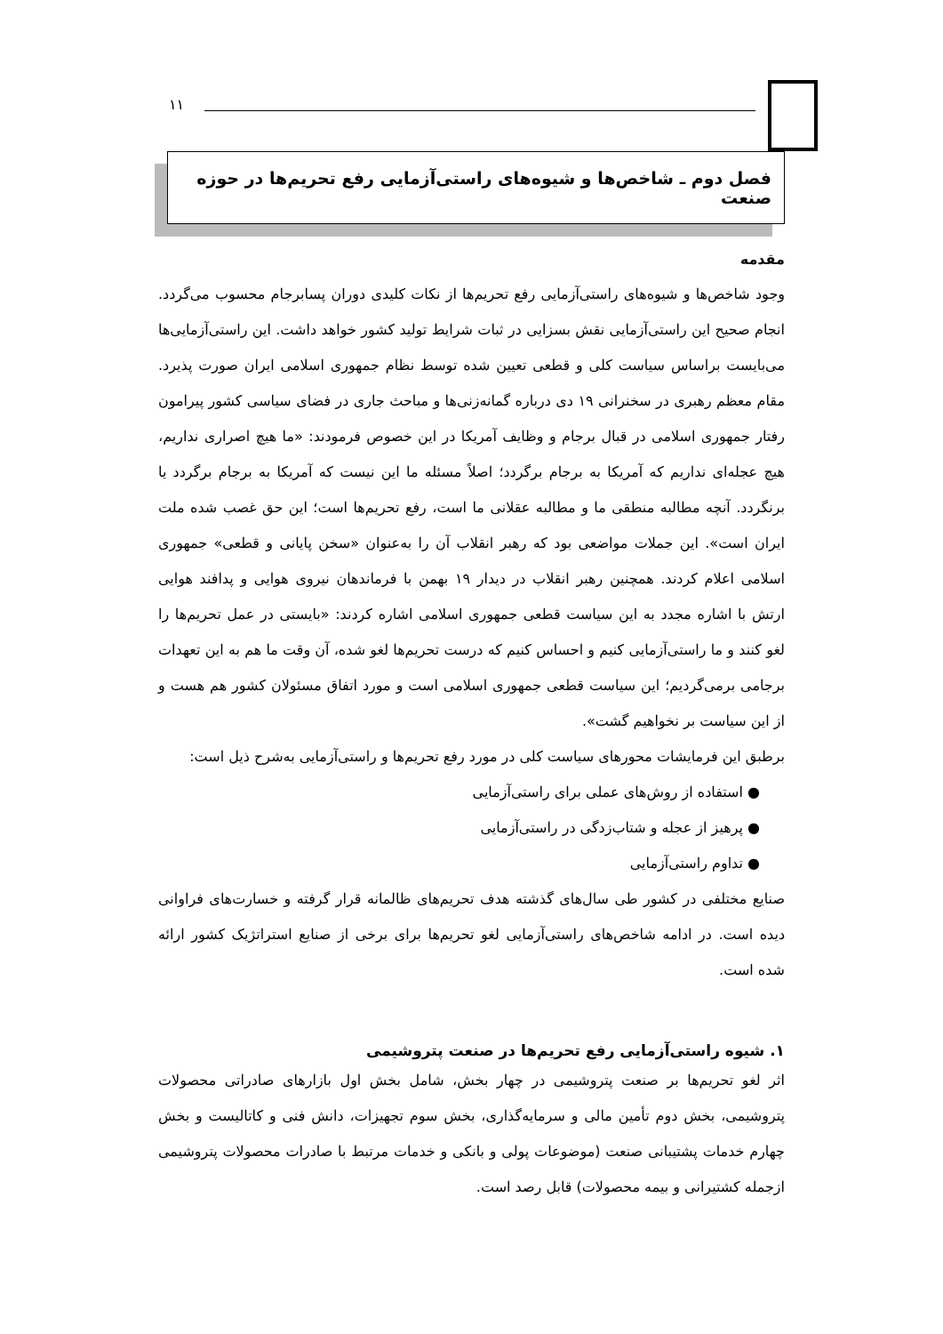۱۱
فصل دوم ـ شاخص‌ها و شیوه‌های راستی‌آزمایی رفع تحریم‌ها در حوزه صنعت
مقدمه
وجود شاخص‌ها و شیوه‌های راستی‌آزمایی رفع تحریم‌ها از نکات کلیدی دوران پسابرجام محسوب می‌گردد. انجام صحیح این راستی‌آزمایی نقش بسزایی در ثبات شرایط تولید کشور خواهد داشت. این راستی‌آزمایی‌ها می‌بایست براساس سیاست کلی و قطعی تعیین شده توسط نظام جمهوری اسلامی ایران صورت پذیرد. مقام معظم رهبری در سخنرانی ۱۹ دی درباره گمانه‌زنی‌ها و مباحث جاری در فضای سیاسی کشور پیرامون رفتار جمهوری اسلامی در قبال برجام و وظایف آمریکا در این خصوص فرمودند: «ما هیچ اصراری نداریم، هیچ عجله‌ای نداریم که آمریکا به برجام برگردد؛ اصلاً مسئله ما این نیست که آمریکا به برجام برگردد یا برنگردد. آنچه مطالبه منطقی ما و مطالبه عقلانی ما است، رفع تحریم‌ها است؛ این حق غصب شده ملت ایران است». این جملات مواضعی بود که رهبر انقلاب آن را به‌عنوان «سخن پایانی و قطعی» جمهوری اسلامی اعلام کردند. همچنین رهبر انقلاب در دیدار ۱۹ بهمن با فرماندهان نیروی هوایی و پدافند هوایی ارتش با اشاره مجدد به این سیاست قطعی جمهوری اسلامی اشاره کردند: «بایستی در عمل تحریم‌ها را لغو کنند و ما راستی‌آزمایی کنیم و احساس کنیم که درست تحریم‌ها لغو شده، آن وقت ما هم به این تعهدات برجامی برمی‌گردیم؛ این سیاست قطعی جمهوری اسلامی است و مورد اتفاق مسئولان کشور هم هست و از این سیاست بر نخواهیم گشت».
برطبق این فرمایشات محورهای سیاست کلی در مورد رفع تحریم‌ها و راستی‌آزمایی به‌شرح ذیل است:
● استفاده از روش‌های عملی برای راستی‌آزمایی
● پرهیز از عجله و شتاب‌زدگی در راستی‌آزمایی
● تداوم راستی‌آزمایی
صنایع مختلفی در کشور طی سال‌های گذشته هدف تحریم‌های ظالمانه قرار گرفته و خسارت‌های فراوانی دیده است. در ادامه شاخص‌های راستی‌آزمایی لغو تحریم‌ها برای برخی از صنایع استراتژیک کشور ارائه شده است.
۱. شیوه راستی‌آزمایی رفع تحریم‌ها در صنعت پتروشیمی
اثر لغو تحریم‌ها بر صنعت پتروشیمی در چهار بخش، شامل بخش اول بازارهای صادراتی محصولات پتروشیمی، بخش دوم تأمین مالی و سرمایه‌گذاری، بخش سوم تجهیزات، دانش فنی و کاتالیست و بخش چهارم خدمات پشتیبانی صنعت (موضوعات پولی و بانکی و خدمات مرتبط با صادرات محصولات پتروشیمی ازجمله کشتیرانی و بیمه محصولات) قابل رصد است.